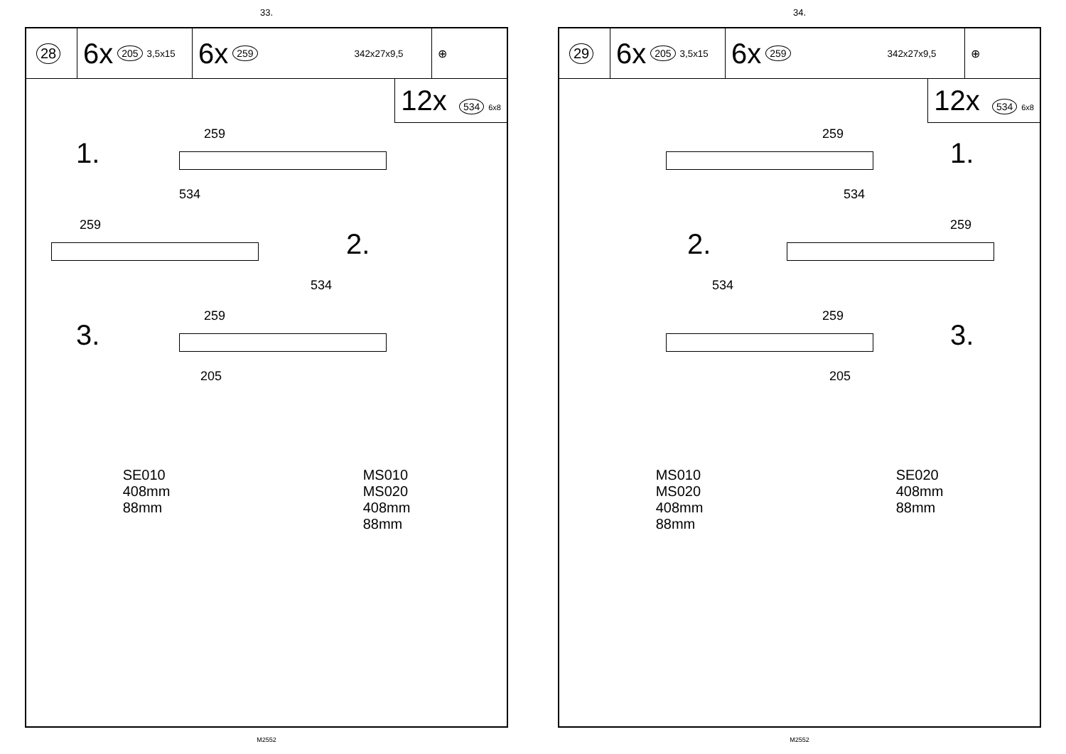33.
28
6x 205 3,5x15
6x 259 342x27x9,5
⊕
12x 534 6x8
1.
259
534
259
2.
534
3.
259
205
SE010
408mm
88mm
MS010
MS020
408mm
88mm
M2552
34.
29
6x 205 3,5x15
6x 259 342x27x9,5
⊕
12x 534 6x8
259
1.
534
2.
259
534
259
3.
205
MS010
MS020
408mm
88mm
SE020
408mm
88mm
M2552